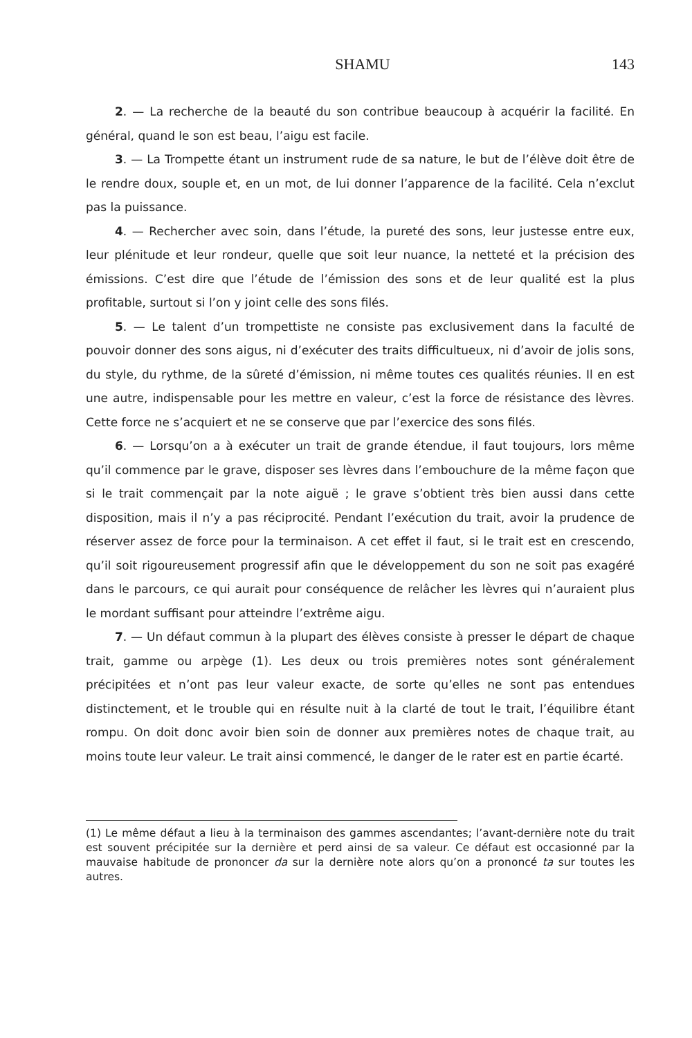SHAMU 143
2. — La recherche de la beauté du son contribue beaucoup à acquérir la facilité. En général, quand le son est beau, l’aigu est facile.
3. — La Trompette étant un instrument rude de sa nature, le but de l’élève doit être de le rendre doux, souple et, en un mot, de lui donner l’apparence de la facilité. Cela n’exclut pas la puissance.
4. — Rechercher avec soin, dans l’étude, la pureté des sons, leur justesse entre eux, leur plénitude et leur rondeur, quelle que soit leur nuance, la netteté et la précision des émissions. C’est dire que l’étude de l’émission des sons et de leur qualité est la plus profitable, surtout si l’on y joint celle des sons filés.
5. — Le talent d’un trompettiste ne consiste pas exclusivement dans la faculté de pouvoir donner des sons aigus, ni d’exécuter des traits difficultueux, ni d’avoir de jolis sons, du style, du rythme, de la sûreté d’émission, ni même toutes ces qualités réunies. Il en est une autre, indispensable pour les mettre en valeur, c’est la force de résistance des lèvres. Cette force ne s’acquiert et ne se conserve que par l’exercice des sons filés.
6. — Lorsqu’on a à exécuter un trait de grande étendue, il faut toujours, lors même qu’il commence par le grave, disposer ses lèvres dans l’embouchure de la même façon que si le trait commençait par la note aiguë ; le grave s’obtient très bien aussi dans cette disposition, mais il n’y a pas réciprocité. Pendant l’exécution du trait, avoir la prudence de réserver assez de force pour la terminaison. A cet effet il faut, si le trait est en crescendo, qu’il soit rigoureusement progressif afin que le développement du son ne soit pas exagéré dans le parcours, ce qui aurait pour conséquence de relâcher les lèvres qui n’auraient plus le mordant suffisant pour atteindre l’extrême aigu.
7. — Un défaut commun à la plupart des élèves consiste à presser le départ de chaque trait, gamme ou arpège (1). Les deux ou trois premières notes sont généralement précipitées et n’ont pas leur valeur exacte, de sorte qu’elles ne sont pas entendues distinctement, et le trouble qui en résulte nuit à la clarté de tout le trait, l’équilibre étant rompu. On doit donc avoir bien soin de donner aux premières notes de chaque trait, au moins toute leur valeur. Le trait ainsi commencé, le danger de le rater est en partie écarté.
(1) Le même défaut a lieu à la terminaison des gammes ascendantes; l’avant-dernière note du trait est souvent précipitée sur la dernière et perd ainsi de sa valeur. Ce défaut est occasionné par la mauvaise habitude de prononcer da sur la dernière note alors qu’on a prononcé ta sur toutes les autres.